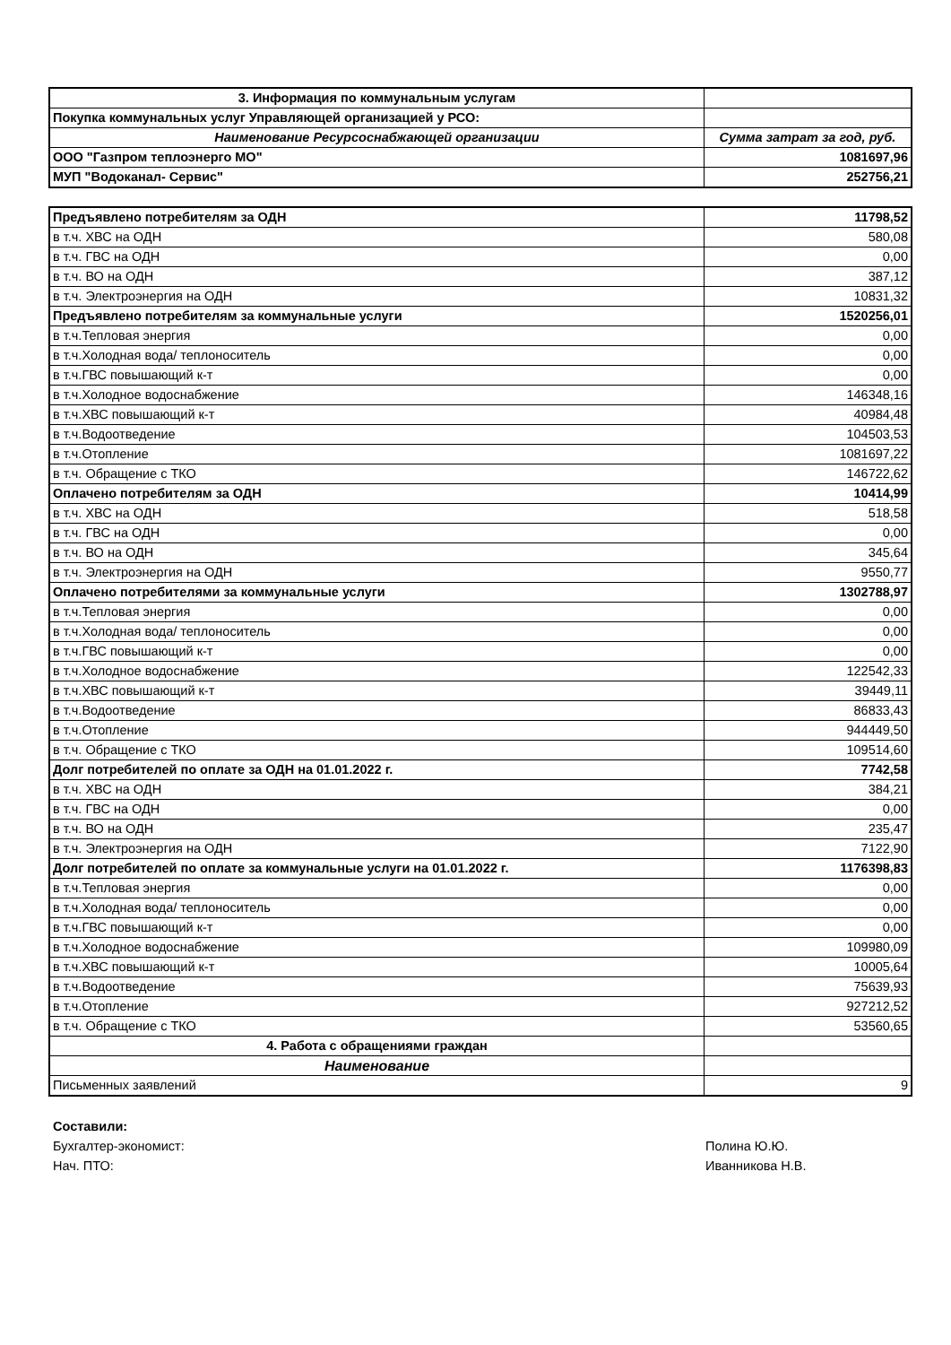| 3. Информация по коммунальным услугам | |
| Покупка коммунальных услуг Управляющей организацией у РСО: | |
| Наименование Ресурсоснабжающей организации | Сумма затрат за год, руб. |
| ООО "Газпром теплоэнерго МО" | 1081697,96 |
| МУП "Водоканал- Сервис" | 252756,21 |
| Предъявлено потребителям за ОДН | 11798,52 |
| в т.ч. ХВС на ОДН | 580,08 |
| в т.ч. ГВС на ОДН | 0,00 |
| в т.ч. ВО на ОДН | 387,12 |
| в т.ч. Электроэнергия на ОДН | 10831,32 |
| Предъявлено потребителям за коммунальные услуги | 1520256,01 |
| в т.ч.Тепловая энергия | 0,00 |
| в т.ч.Холодная вода/ теплоноситель | 0,00 |
| в т.ч.ГВС повышающий к-т | 0,00 |
| в т.ч.Холодное водоснабжение | 146348,16 |
| в т.ч.ХВС повышающий к-т | 40984,48 |
| в т.ч.Водоотведение | 104503,53 |
| в т.ч.Отопление | 1081697,22 |
| в т.ч. Обращение с ТКО | 146722,62 |
| Оплачено потребителям за ОДН | 10414,99 |
| в т.ч. ХВС на ОДН | 518,58 |
| в т.ч. ГВС на ОДН | 0,00 |
| в т.ч. ВО на ОДН | 345,64 |
| в т.ч. Электроэнергия на ОДН | 9550,77 |
| Оплачено потребителями за коммунальные услуги | 1302788,97 |
| в т.ч.Тепловая энергия | 0,00 |
| в т.ч.Холодная вода/ теплоноситель | 0,00 |
| в т.ч.ГВС повышающий к-т | 0,00 |
| в т.ч.Холодное водоснабжение | 122542,33 |
| в т.ч.ХВС повышающий к-т | 39449,11 |
| в т.ч.Водоотведение | 86833,43 |
| в т.ч.Отопление | 944449,50 |
| в т.ч. Обращение с ТКО | 109514,60 |
| Долг потребителей по оплате за ОДН на 01.01.2022 г. | 7742,58 |
| в т.ч. ХВС на ОДН | 384,21 |
| в т.ч. ГВС на ОДН | 0,00 |
| в т.ч. ВО на ОДН | 235,47 |
| в т.ч. Электроэнергия на ОДН | 7122,90 |
| Долг потребителей по оплате за коммунальные услуги на 01.01.2022 г. | 1176398,83 |
| в т.ч.Тепловая энергия | 0,00 |
| в т.ч.Холодная вода/ теплоноситель | 0,00 |
| в т.ч.ГВС повышающий к-т | 0,00 |
| в т.ч.Холодное водоснабжение | 109980,09 |
| в т.ч.ХВС повышающий к-т | 10005,64 |
| в т.ч.Водоотведение | 75639,93 |
| в т.ч.Отопление | 927212,52 |
| в т.ч. Обращение с ТКО | 53560,65 |
| 4. Работа с обращениями граждан | |
| Наименование | |
| Письменных заявлений | 9 |
Составили:
Бухгалтер-экономист: Полина Ю.Ю.
Нач. ПТО: Иванникова Н.В.